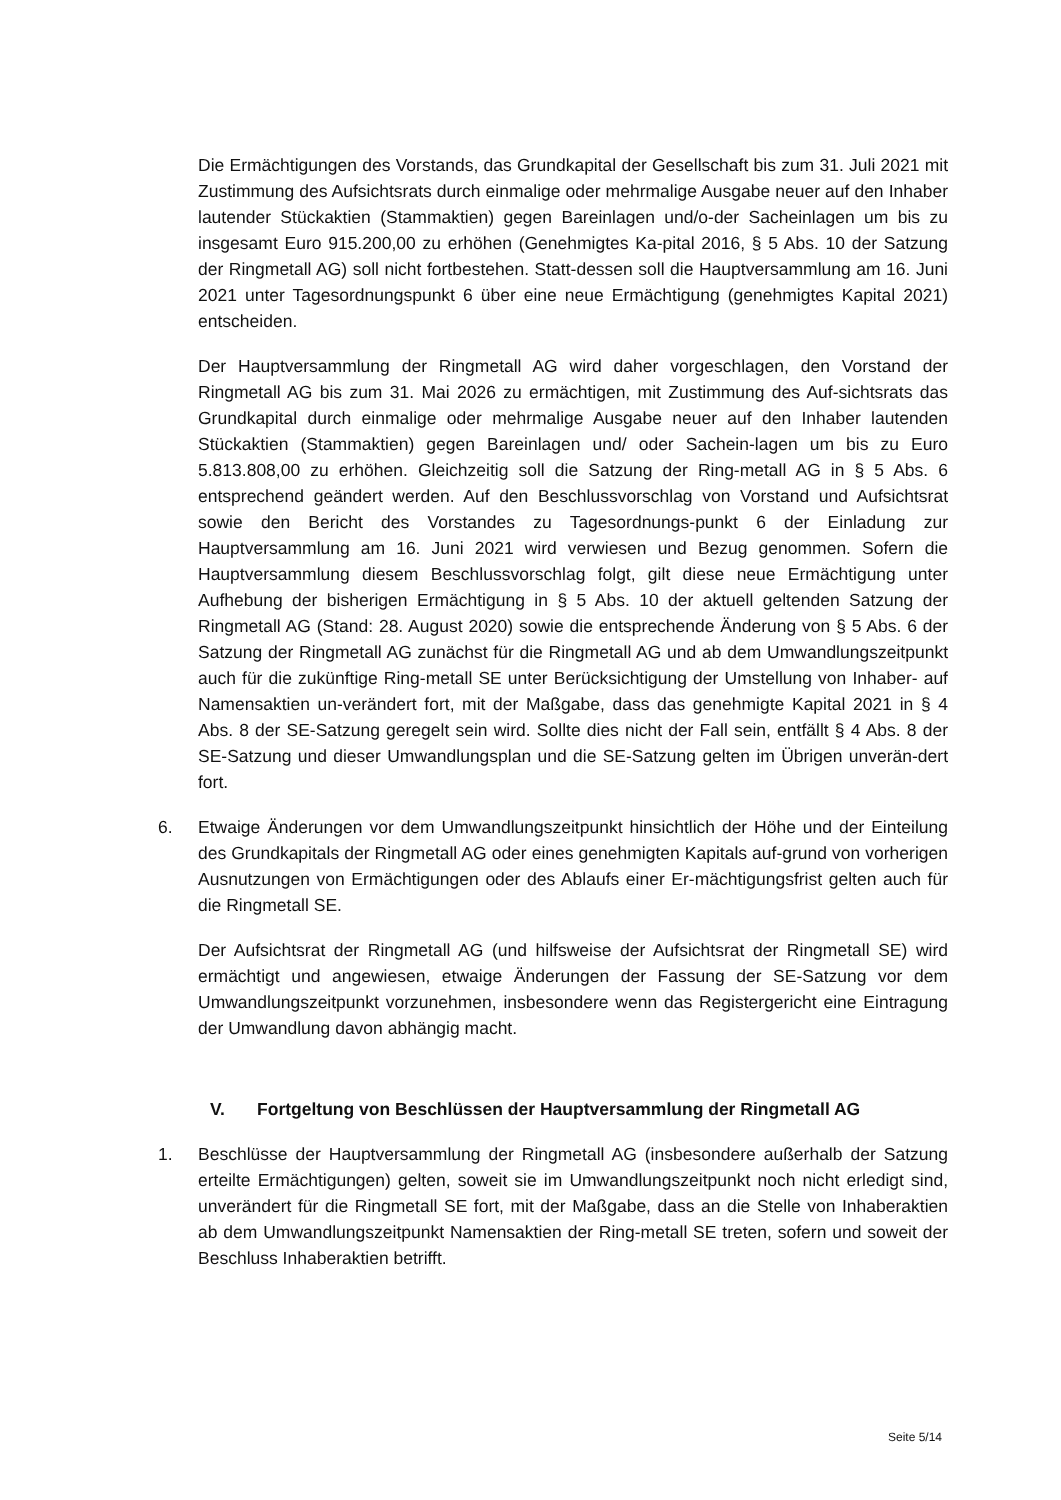Die Ermächtigungen des Vorstands, das Grundkapital der Gesellschaft bis zum 31. Juli 2021 mit Zustimmung des Aufsichtsrats durch einmalige oder mehrmalige Ausgabe neuer auf den Inhaber lautender Stückaktien (Stammaktien) gegen Bareinlagen und/o-der Sacheinlagen um bis zu insgesamt Euro 915.200,00 zu erhöhen (Genehmigtes Ka-pital 2016, § 5 Abs. 10 der Satzung der Ringmetall AG) soll nicht fortbestehen. Statt-dessen soll die Hauptversammlung am 16. Juni 2021 unter Tagesordnungspunkt 6 über eine neue Ermächtigung (genehmigtes Kapital 2021) entscheiden.
Der Hauptversammlung der Ringmetall AG wird daher vorgeschlagen, den Vorstand der Ringmetall AG bis zum 31. Mai 2026 zu ermächtigen, mit Zustimmung des Auf-sichtsrats das Grundkapital durch einmalige oder mehrmalige Ausgabe neuer auf den Inhaber lautenden Stückaktien (Stammaktien) gegen Bareinlagen und/ oder Sachein-lagen um bis zu Euro 5.813.808,00 zu erhöhen. Gleichzeitig soll die Satzung der Ring-metall AG in § 5 Abs. 6 entsprechend geändert werden. Auf den Beschlussvorschlag von Vorstand und Aufsichtsrat sowie den Bericht des Vorstandes zu Tagesordnungs-punkt 6 der Einladung zur Hauptversammlung am 16. Juni 2021 wird verwiesen und Bezug genommen. Sofern die Hauptversammlung diesem Beschlussvorschlag folgt, gilt diese neue Ermächtigung unter Aufhebung der bisherigen Ermächtigung in § 5 Abs. 10 der aktuell geltenden Satzung der Ringmetall AG (Stand: 28. August 2020) sowie die entsprechende Änderung von § 5 Abs. 6 der Satzung der Ringmetall AG zunächst für die Ringmetall AG und ab dem Umwandlungszeitpunkt auch für die zukünftige Ring-metall SE unter Berücksichtigung der Umstellung von Inhaber- auf Namensaktien un-verändert fort, mit der Maßgabe, dass das genehmigte Kapital 2021 in § 4 Abs. 8 der SE-Satzung geregelt sein wird. Sollte dies nicht der Fall sein, entfällt § 4 Abs. 8 der SE-Satzung und dieser Umwandlungsplan und die SE-Satzung gelten im Übrigen unverän-dert fort.
6. Etwaige Änderungen vor dem Umwandlungszeitpunkt hinsichtlich der Höhe und der Einteilung des Grundkapitals der Ringmetall AG oder eines genehmigten Kapitals auf-grund von vorherigen Ausnutzungen von Ermächtigungen oder des Ablaufs einer Er-mächtigungsfrist gelten auch für die Ringmetall SE.
Der Aufsichtsrat der Ringmetall AG (und hilfsweise der Aufsichtsrat der Ringmetall SE) wird ermächtigt und angewiesen, etwaige Änderungen der Fassung der SE-Satzung vor dem Umwandlungszeitpunkt vorzunehmen, insbesondere wenn das Registergericht eine Eintragung der Umwandlung davon abhängig macht.
V. Fortgeltung von Beschlüssen der Hauptversammlung der Ringmetall AG
1. Beschlüsse der Hauptversammlung der Ringmetall AG (insbesondere außerhalb der Satzung erteilte Ermächtigungen) gelten, soweit sie im Umwandlungszeitpunkt noch nicht erledigt sind, unverändert für die Ringmetall SE fort, mit der Maßgabe, dass an die Stelle von Inhaberaktien ab dem Umwandlungszeitpunkt Namensaktien der Ring-metall SE treten, sofern und soweit der Beschluss Inhaberaktien betrifft.
Seite 5/14